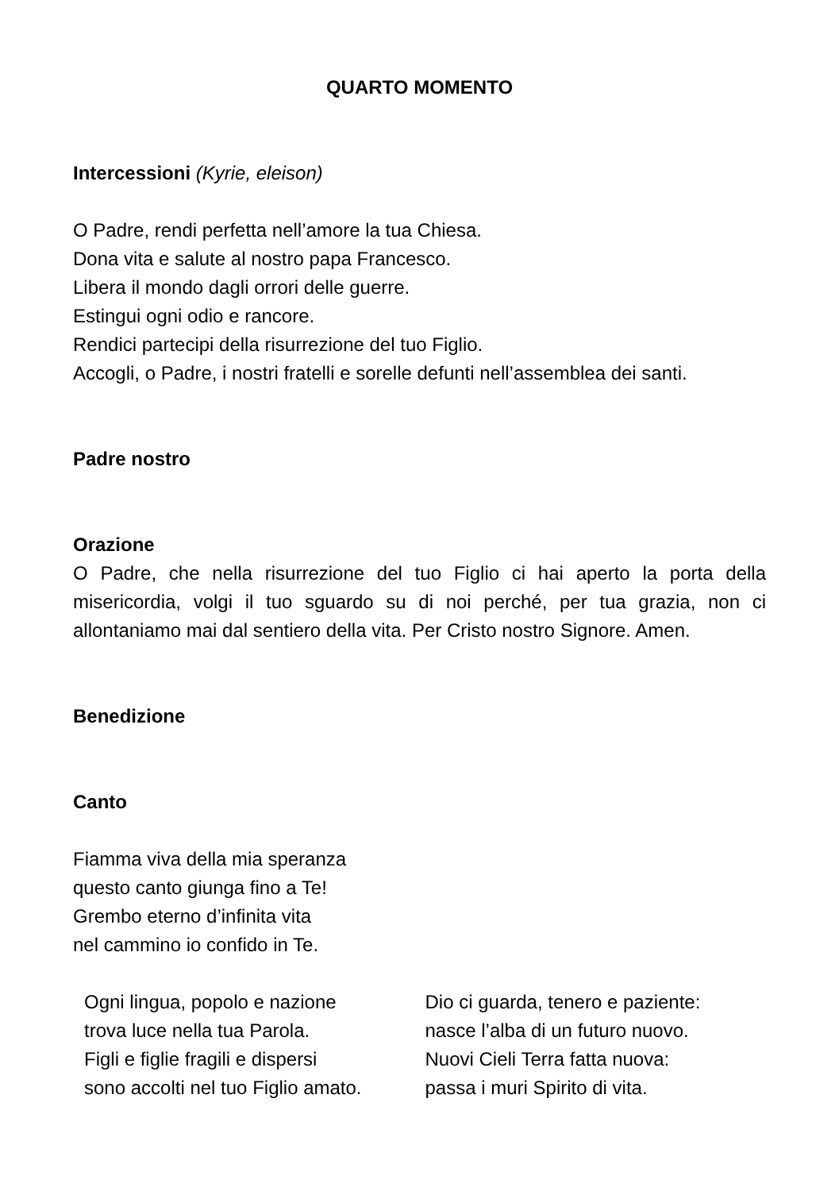QUARTO MOMENTO
Intercessioni (Kyrie, eleison)
O Padre, rendi perfetta nell’amore la tua Chiesa.
Dona vita e salute al nostro papa Francesco.
Libera il mondo dagli orrori delle guerre.
Estingui ogni odio e rancore.
Rendici partecipi della risurrezione del tuo Figlio.
Accogli, o Padre, i nostri fratelli e sorelle defunti nell’assemblea dei santi.
Padre nostro
Orazione
O Padre, che nella risurrezione del tuo Figlio ci hai aperto la porta della misericordia, volgi il tuo sguardo su di noi perché, per tua grazia, non ci allontaniamo mai dal sentiero della vita. Per Cristo nostro Signore. Amen.
Benedizione
Canto
Fiamma viva della mia speranza
questo canto giunga fino a Te!
Grembo eterno d’infinita vita
nel cammino io confido in Te.
Ogni lingua, popolo e nazione
trova luce nella tua Parola.
Figli e figlie fragili e dispersi
sono accolti nel tuo Figlio amato.
Dio ci guarda, tenero e paziente:
nasce l’alba di un futuro nuovo.
Nuovi Cieli Terra fatta nuova:
passa i muri Spirito di vita.